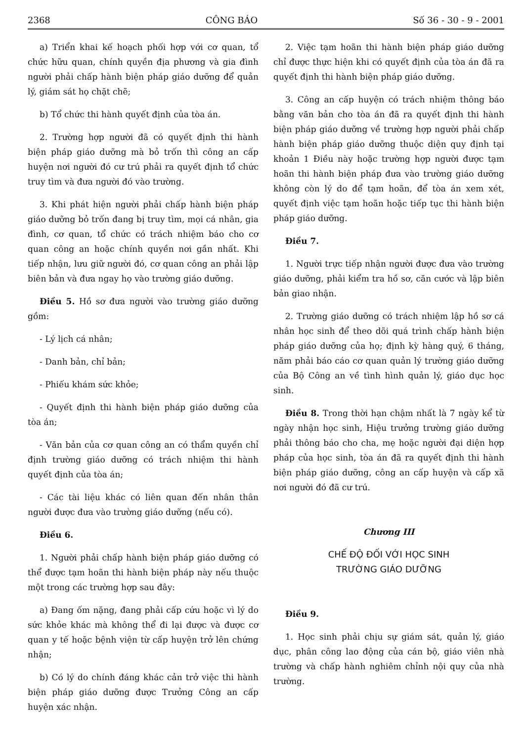2368 CÔNG BÁO Số 36 - 30 - 9 - 2001
a) Triển khai kế hoạch phối hợp với cơ quan, tổ chức hữu quan, chính quyền địa phương và gia đình người phải chấp hành biện pháp giáo dưỡng để quản lý, giám sát họ chặt chẽ;
b) Tổ chức thi hành quyết định của tòa án.
2. Trường hợp người đã có quyết định thi hành biện pháp giáo dưỡng mà bỏ trốn thì công an cấp huyện nơi người đó cư trú phải ra quyết định tổ chức truy tìm và đưa người đó vào trường.
3. Khi phát hiện người phải chấp hành biện pháp giáo dưỡng bỏ trốn đang bị truy tìm, mọi cá nhân, gia đình, cơ quan, tổ chức có trách nhiệm báo cho cơ quan công an hoặc chính quyền nơi gần nhất. Khi tiếp nhận, lưu giữ người đó, cơ quan công an phải lập biên bản và đưa ngay họ vào trường giáo dưỡng.
Điều 5. Hồ sơ đưa người vào trường giáo dưỡng gồm:
- Lý lịch cá nhân;
- Danh bản, chỉ bản;
- Phiếu khám sức khỏe;
- Quyết định thi hành biện pháp giáo dưỡng của tòa án;
- Văn bản của cơ quan công an có thẩm quyền chỉ định trường giáo dưỡng có trách nhiệm thi hành quyết định của tòa án;
- Các tài liệu khác có liên quan đến nhân thân người được đưa vào trường giáo dưỡng (nếu có).
Điều 6.
1. Người phải chấp hành biện pháp giáo dưỡng có thể được tạm hoãn thi hành biện pháp này nếu thuộc một trong các trường hợp sau đây:
a) Đang ốm nặng, đang phải cấp cứu hoặc vì lý do sức khỏe khác mà không thể đi lại được và được cơ quan y tế hoặc bệnh viện từ cấp huyện trở lên chứng nhận;
b) Có lý do chính đáng khác cản trở việc thi hành biện pháp giáo dưỡng được Trưởng Công an cấp huyện xác nhận.
2. Việc tạm hoãn thi hành biện pháp giáo dưỡng chỉ được thực hiện khi có quyết định của tòa án đã ra quyết định thi hành biện pháp giáo dưỡng.
3. Công an cấp huyện có trách nhiệm thông báo bằng văn bản cho tòa án đã ra quyết định thi hành biện pháp giáo dưỡng về trường hợp người phải chấp hành biện pháp giáo dưỡng thuộc diện quy định tại khoản 1 Điều này hoặc trường hợp người được tạm hoãn thi hành biện pháp đưa vào trường giáo dưỡng không còn lý do để tạm hoãn, để tòa án xem xét, quyết định việc tạm hoãn hoặc tiếp tục thi hành biện pháp giáo dưỡng.
Điều 7.
1. Người trực tiếp nhận người được đưa vào trường giáo dưỡng, phải kiểm tra hồ sơ, căn cước và lập biên bản giao nhận.
2. Trường giáo dưỡng có trách nhiệm lập hồ sơ cá nhân học sinh để theo dõi quá trình chấp hành biện pháp giáo dưỡng của họ; định kỳ hàng quý, 6 tháng, năm phải báo cáo cơ quan quản lý trường giáo dưỡng của Bộ Công an về tình hình quản lý, giáo dục học sinh.
Điều 8. Trong thời hạn chậm nhất là 7 ngày kể từ ngày nhận học sinh, Hiệu trưởng trường giáo dưỡng phải thông báo cho cha, mẹ hoặc người đại diện hợp pháp của học sinh, tòa án đã ra quyết định thi hành biện pháp giáo dưỡng, công an cấp huyện và cấp xã nơi người đó đã cư trú.
Chương III
CHẾ ĐỘ ĐỐI VỚI HỌC SINH
TRƯỜNG GIÁO DƯỠNG
Điều 9.
1. Học sinh phải chịu sự giám sát, quản lý, giáo dục, phân công lao động của cán bộ, giáo viên nhà trường và chấp hành nghiêm chỉnh nội quy của nhà trường.